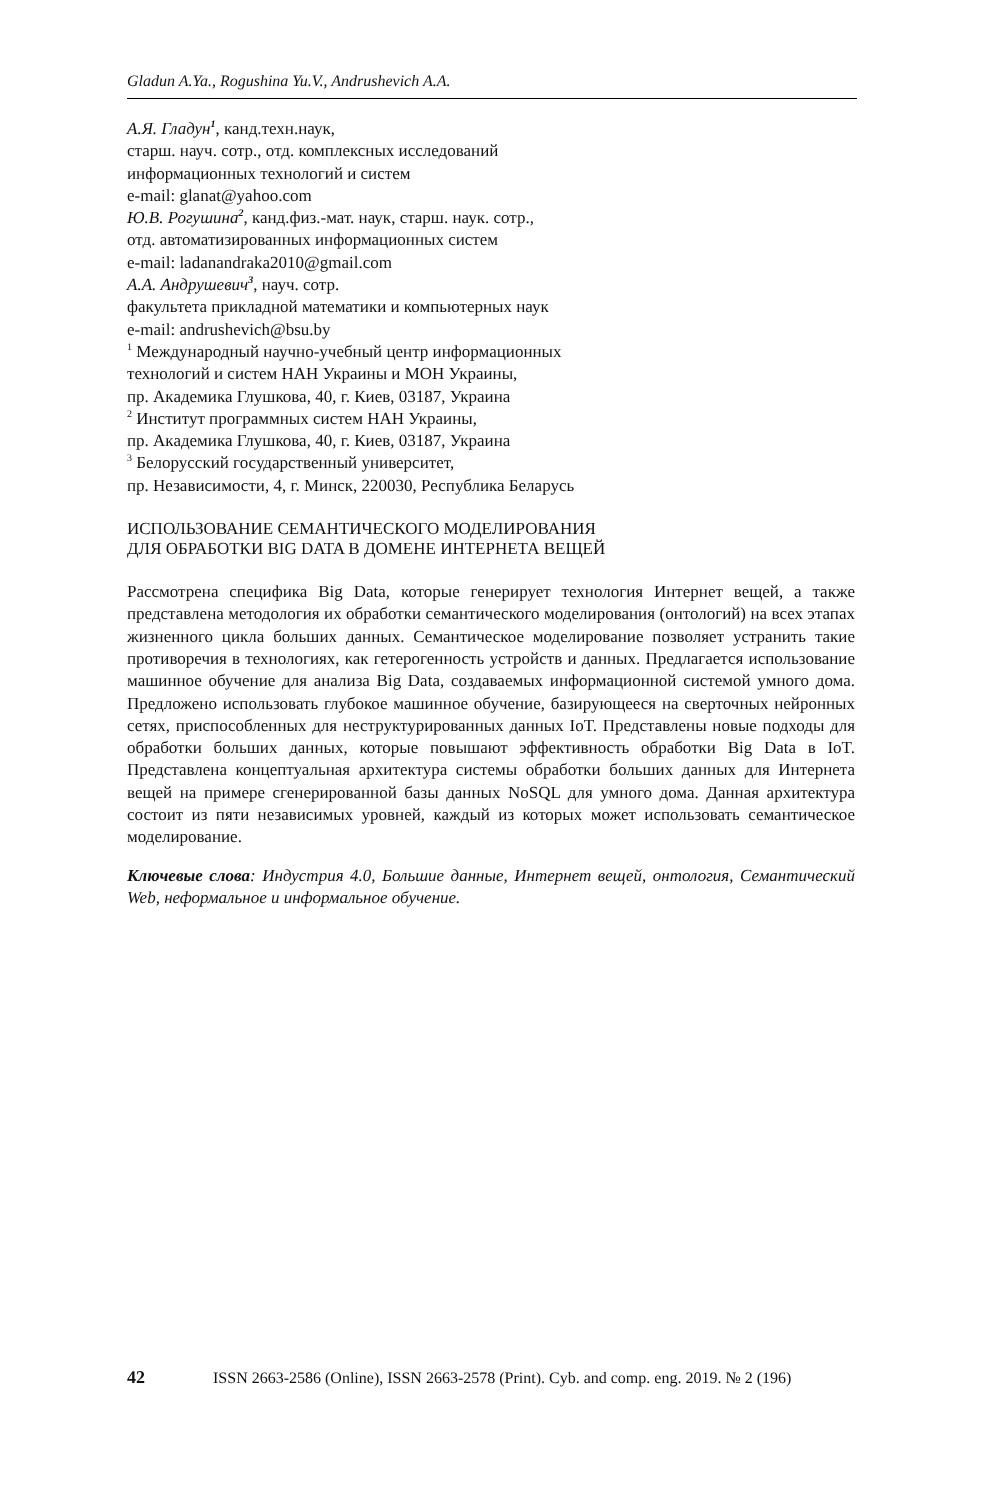Gladun A.Ya., Rogushina Yu.V., Andrushevich A.A.
А.Я. Гладун<sup>1</sup>, канд.техн.наук,
старш. науч. сотр., отд. комплексных исследований
информационных технологий и систем
e-mail: glanat@yahoo.com
Ю.В. Рогушина<sup>2</sup>, канд.физ.-мат. наук, старш. наук. сотр.,
отд. автоматизированных информационных систем
e-mail: ladanandraka2010@gmail.com
А.А. Андрушевич<sup>3</sup>, науч. сотр.
факультета прикладной математики и компьютерных наук
e-mail: andrushevich@bsu.by
<sup>1</sup> Международный научно-учебный центр информационных
технологий и систем НАН Украины и МОН Украины,
пр. Академика Глушкова, 40, г. Киев, 03187, Украина
<sup>2</sup> Институт программных систем НАН Украины,
пр. Академика Глушкова, 40, г. Киев, 03187, Украина
<sup>3</sup> Белорусский государственный университет,
пр. Независимости, 4, г. Минск, 220030, Республика Беларусь
ИСПОЛЬЗОВАНИЕ СЕМАНТИЧЕСКОГО МОДЕЛИРОВАНИЯ
ДЛЯ ОБРАБОТКИ BIG DATA В ДОМЕНЕ ИНТЕРНЕТА ВЕЩЕЙ
Рассмотрена специфика Big Data, которые генерирует технология Интернет вещей, а также представлена методология их обработки семантического моделирования (онтологий) на всех этапах жизненного цикла больших данных. Семантическое моделирование позволяет устранить такие противоречия в технологиях, как гетерогенность устройств и данных. Предлагается использование машинное обучение для анализа Big Data, создаваемых информационной системой умного дома. Предложено использовать глубокое машинное обучение, базирующееся на сверточных нейронных сетях, приспособленных для неструктурированных данных IoT. Представлены новые подходы для обработки больших данных, которые повышают эффективность обработки Big Data в IoT. Представлена концептуальная архитектура системы обработки больших данных для Интернета вещей на примере сгенерированной базы данных NoSQL для умного дома. Данная архитектура состоит из пяти независимых уровней, каждый из которых может использовать семантическое моделирование.
Ключевые слова: Индустрия 4.0, Большие данные, Интернет вещей, онтология, Семантический Web, неформальное и информальное обучение.
42 ISSN 2663-2586 (Online), ISSN 2663-2578 (Print). Cyb. and comp. eng. 2019. № 2 (196)